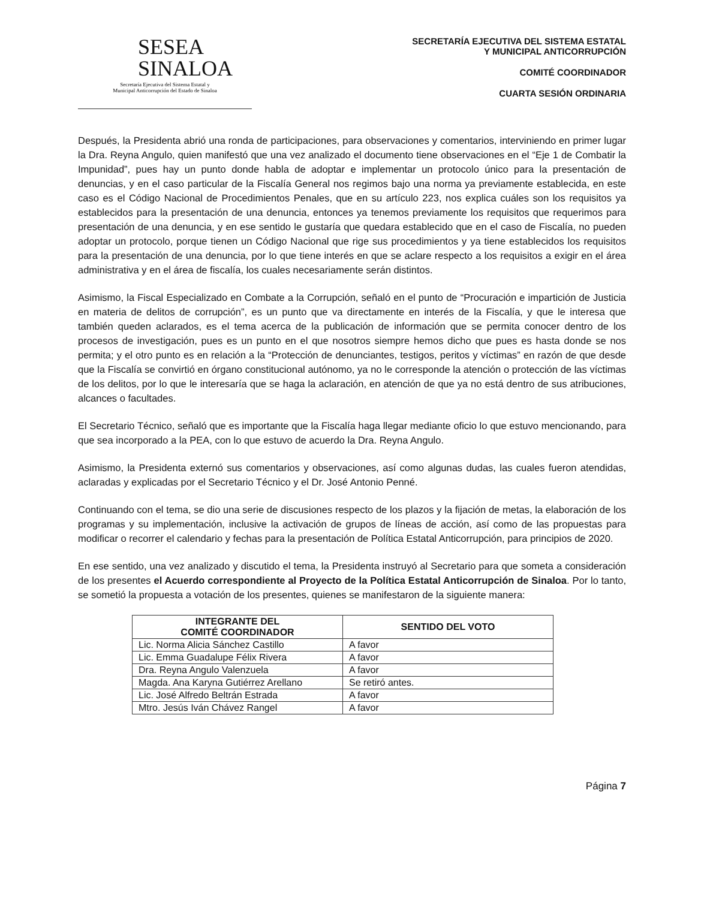SESEA
SINALOA
Secretaría Ejecutiva del Sistema Estatal y
Municipal Anticorrupción del Estado de Sinaloa
SECRETARÍA EJECUTIVA DEL SISTEMA ESTATAL
Y MUNICIPAL ANTICORRUPCIÓN
COMITÉ COORDINADOR
CUARTA SESIÓN ORDINARIA
Después, la Presidenta abrió una ronda de participaciones, para observaciones y comentarios, interviniendo en primer lugar la Dra. Reyna Angulo, quien manifestó que una vez analizado el documento tiene observaciones en el “Eje 1 de Combatir la Impunidad”, pues hay un punto donde habla de adoptar e implementar un protocolo único para la presentación de denuncias, y en el caso particular de la Fiscalía General nos regimos bajo una norma ya previamente establecida, en este caso es el Código Nacional de Procedimientos Penales, que en su artículo 223, nos explica cuáles son los requisitos ya establecidos para la presentación de una denuncia, entonces ya tenemos previamente los requisitos que requerimos para presentación de una denuncia, y en ese sentido le gustaría que quedara establecido que en el caso de Fiscalía, no pueden adoptar un protocolo, porque tienen un Código Nacional que rige sus procedimientos y ya tiene establecidos los requisitos para la presentación de una denuncia, por lo que tiene interés en que se aclare respecto a los requisitos a exigir en el área administrativa y en el área de fiscalía, los cuales necesariamente serán distintos.
Asimismo, la Fiscal Especializado en Combate a la Corrupción, señaló en el punto de “Procuración e impartición de Justicia en materia de delitos de corrupción”, es un punto que va directamente en interés de la Fiscalía, y que le interesa que también queden aclarados, es el tema acerca de la publicación de información que se permita conocer dentro de los procesos de investigación, pues es un punto en el que nosotros siempre hemos dicho que pues es hasta donde se nos permita; y el otro punto es en relación a la “Protección de denunciantes, testigos, peritos y víctimas” en razón de que desde que la Fiscalía se convirtió en órgano constitucional autónomo, ya no le corresponde la atención o protección de las víctimas de los delitos, por lo que le interesaría que se haga la aclaración, en atención de que ya no está dentro de sus atribuciones, alcances o facultades.
El Secretario Técnico, señaló que es importante que la Fiscalía haga llegar mediante oficio lo que estuvo mencionando, para que sea incorporado a la PEA, con lo que estuvo de acuerdo la Dra. Reyna Angulo.
Asimismo, la Presidenta externó sus comentarios y observaciones, así como algunas dudas, las cuales fueron atendidas, aclaradas y explicadas por el Secretario Técnico y el Dr. José Antonio Penné.
Continuando con el tema, se dio una serie de discusiones respecto de los plazos y la fijación de metas, la elaboración de los programas y su implementación, inclusive la activación de grupos de líneas de acción, así como de las propuestas para modificar o recorrer el calendario y fechas para la presentación de Política Estatal Anticorrupción, para principios de 2020.
En ese sentido, una vez analizado y discutido el tema, la Presidenta instruyó al Secretario para que someta a consideración de los presentes el Acuerdo correspondiente al Proyecto de la Política Estatal Anticorrupción de Sinaloa. Por lo tanto, se sometió la propuesta a votación de los presentes, quienes se manifestaron de la siguiente manera:
| INTEGRANTE DEL COMITÉ COORDINADOR | SENTIDO DEL VOTO |
| --- | --- |
| Lic. Norma Alicia Sánchez Castillo | A favor |
| Lic. Emma Guadalupe Félix Rivera | A favor |
| Dra. Reyna Angulo Valenzuela | A favor |
| Magda. Ana Karyna Gutiérrez Arellano | Se retiró antes. |
| Lic. José Alfredo Beltrán Estrada | A favor |
| Mtro. Jesús Iván Chávez Rangel | A favor |
Página 7